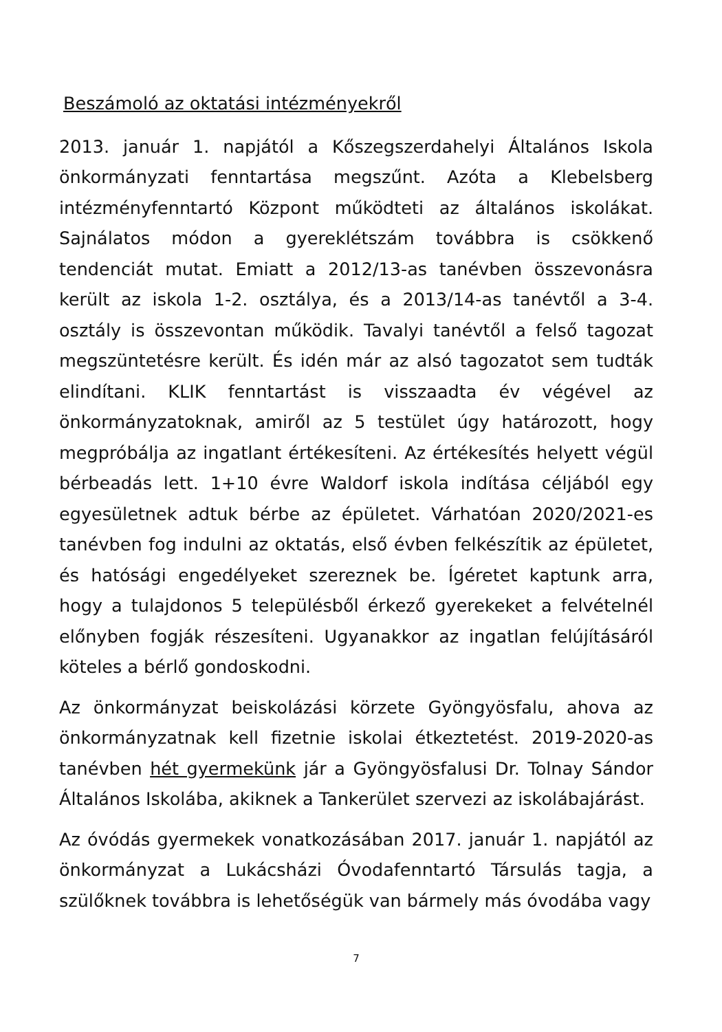Beszámoló az oktatási intézményekről
2013. január 1. napjától a Kőszegszerdahelyi Általános Iskola önkormányzati fenntartása megszűnt. Azóta a Klebelsberg intézményfenntartó Központ működteti az általános iskolákat. Sajnálatos módon a gyereklétszám továbbra is csökkenő tendenciát mutat. Emiatt a 2012/13-as tanévben összevonásra került az iskola 1-2. osztálya, és a 2013/14-as tanévtől a 3-4. osztály is összevontan működik. Tavalyi tanévtől a felső tagozat megszüntetésre került. És idén már az alsó tagozatot sem tudták elindítani. KLIK fenntartást is visszaadta év végével az önkormányzatoknak, amiről az 5 testület úgy határozott, hogy megpróbálja az ingatlant értékesíteni. Az értékesítés helyett végül bérbeadás lett. 1+10 évre Waldorf iskola indítása céljából egy egyesületnek adtuk bérbe az épületet. Várhatóan 2020/2021-es tanévben fog indulni az oktatás, első évben felkészítik az épületet, és hatósági engedélyeket szereznek be. Ígéretet kaptunk arra, hogy a tulajdonos 5 településből érkező gyerekeket a felvételnél előnyben fogják részesíteni. Ugyanakkor az ingatlan felújításáról köteles a bérlő gondoskodni.
Az önkormányzat beiskolázási körzete Gyöngyösfalu, ahova az önkormányzatnak kell fizetnie iskolai étkeztetést. 2019-2020-as tanévben hét gyermekünk jár a Gyöngyösfalusi Dr. Tolnay Sándor Általános Iskolába, akiknek a Tankerület szervezi az iskolábajárást.
Az óvódás gyermekek vonatkozásában 2017. január 1. napjától az önkormányzat a Lukácsházi Óvodafenntartó Társulás tagja, a szülőknek továbbra is lehetőségük van bármely más óvodába vagy
7